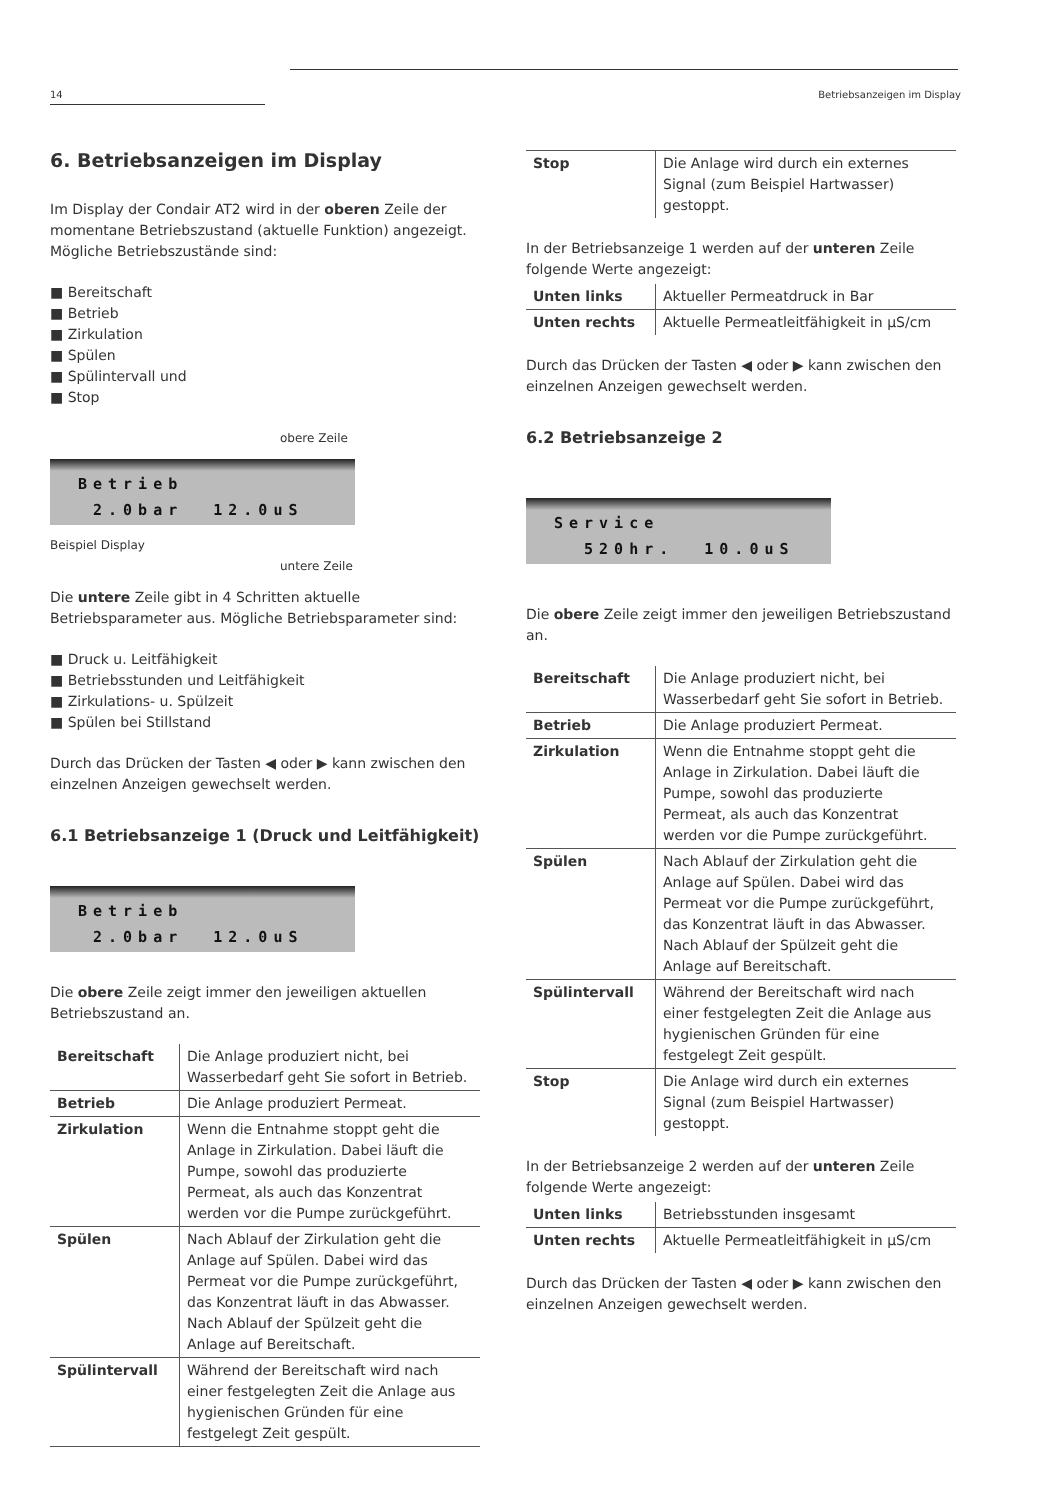14 Betriebsanzeigen im Display
6. Betriebsanzeigen im Display
Im Display der Condair AT2 wird in der oberen Zeile der momentane Betriebszustand (aktuelle Funktion) angezeigt. Mögliche Betriebszustände sind:
■ Bereitschaft
■ Betrieb
■ Zirkulation
■ Spülen
■ Spülintervall und
■ Stop
obere Zeile
Betrieb
2.0bar 12.0uS
Beispiel Display
untere Zeile
Die untere Zeile gibt in 4 Schritten aktuelle Betriebsparameter aus. Mögliche Betriebsparameter sind:
■ Druck u. Leitfähigkeit
■ Betriebsstunden und Leitfähigkeit
■ Zirkulations- u. Spülzeit
■ Spülen bei Stillstand
Durch das Drücken der Tasten ◀ oder ▶ kann zwischen den einzelnen Anzeigen gewechselt werden.
6.1 Betriebsanzeige 1 (Druck und Leitfähigkeit)
Betrieb
2.0bar 12.0uS
Die obere Zeile zeigt immer den jeweiligen aktuellen Betriebszustand an.
| Bereitschaft | Die Anlage produziert nicht, bei Wasserbedarf geht Sie sofort in Betrieb. |
| Betrieb | Die Anlage produziert Permeat. |
| Zirkulation | Wenn die Entnahme stoppt geht die Anlage in Zirkulation. Dabei läuft die Pumpe, sowohl das produzierte Permeat, als auch das Konzentrat werden vor die Pumpe zurückgeführt. |
| Spülen | Nach Ablauf der Zirkulation geht die Anlage auf Spülen. Dabei wird das Permeat vor die Pumpe zurückgeführt, das Konzentrat läuft in das Abwasser. Nach Ablauf der Spülzeit geht die Anlage auf Bereitschaft. |
| Spülintervall | Während der Bereitschaft wird nach einer festgelegten Zeit die Anlage aus hygienischen Gründen für eine festgelegt Zeit gespült. |
| Stop | Die Anlage wird durch ein externes Signal (zum Beispiel Hartwasser) gestoppt. |
In der Betriebsanzeige 1 werden auf der unteren Zeile folgende Werte angezeigt:
| Unten links | Aktueller Permeatdruck in Bar |
| Unten rechts | Aktuelle Permeatleitfähigkeit in µS/cm |
Durch das Drücken der Tasten ◀ oder ▶ kann zwischen den einzelnen Anzeigen gewechselt werden.
6.2 Betriebsanzeige 2
Service
520hr. 10.0uS
Die obere Zeile zeigt immer den jeweiligen Betriebszustand an.
| Bereitschaft | Die Anlage produziert nicht, bei Wasserbedarf geht Sie sofort in Betrieb. |
| Betrieb | Die Anlage produziert Permeat. |
| Zirkulation | Wenn die Entnahme stoppt geht die Anlage in Zirkulation. Dabei läuft die Pumpe, sowohl das produzierte Permeat, als auch das Konzentrat werden vor die Pumpe zurückgeführt. |
| Spülen | Nach Ablauf der Zirkulation geht die Anlage auf Spülen. Dabei wird das Permeat vor die Pumpe zurückgeführt, das Konzentrat läuft in das Abwasser. Nach Ablauf der Spülzeit geht die Anlage auf Bereitschaft. |
| Spülintervall | Während der Bereitschaft wird nach einer festgelegten Zeit die Anlage aus hygienischen Gründen für eine festgelegt Zeit gespült. |
| Stop | Die Anlage wird durch ein externes Signal (zum Beispiel Hartwasser) gestoppt. |
In der Betriebsanzeige 2 werden auf der unteren Zeile folgende Werte angezeigt:
| Unten links | Betriebsstunden insgesamt |
| Unten rechts | Aktuelle Permeatleitfähigkeit in µS/cm |
Durch das Drücken der Tasten ◀ oder ▶ kann zwischen den einzelnen Anzeigen gewechselt werden.